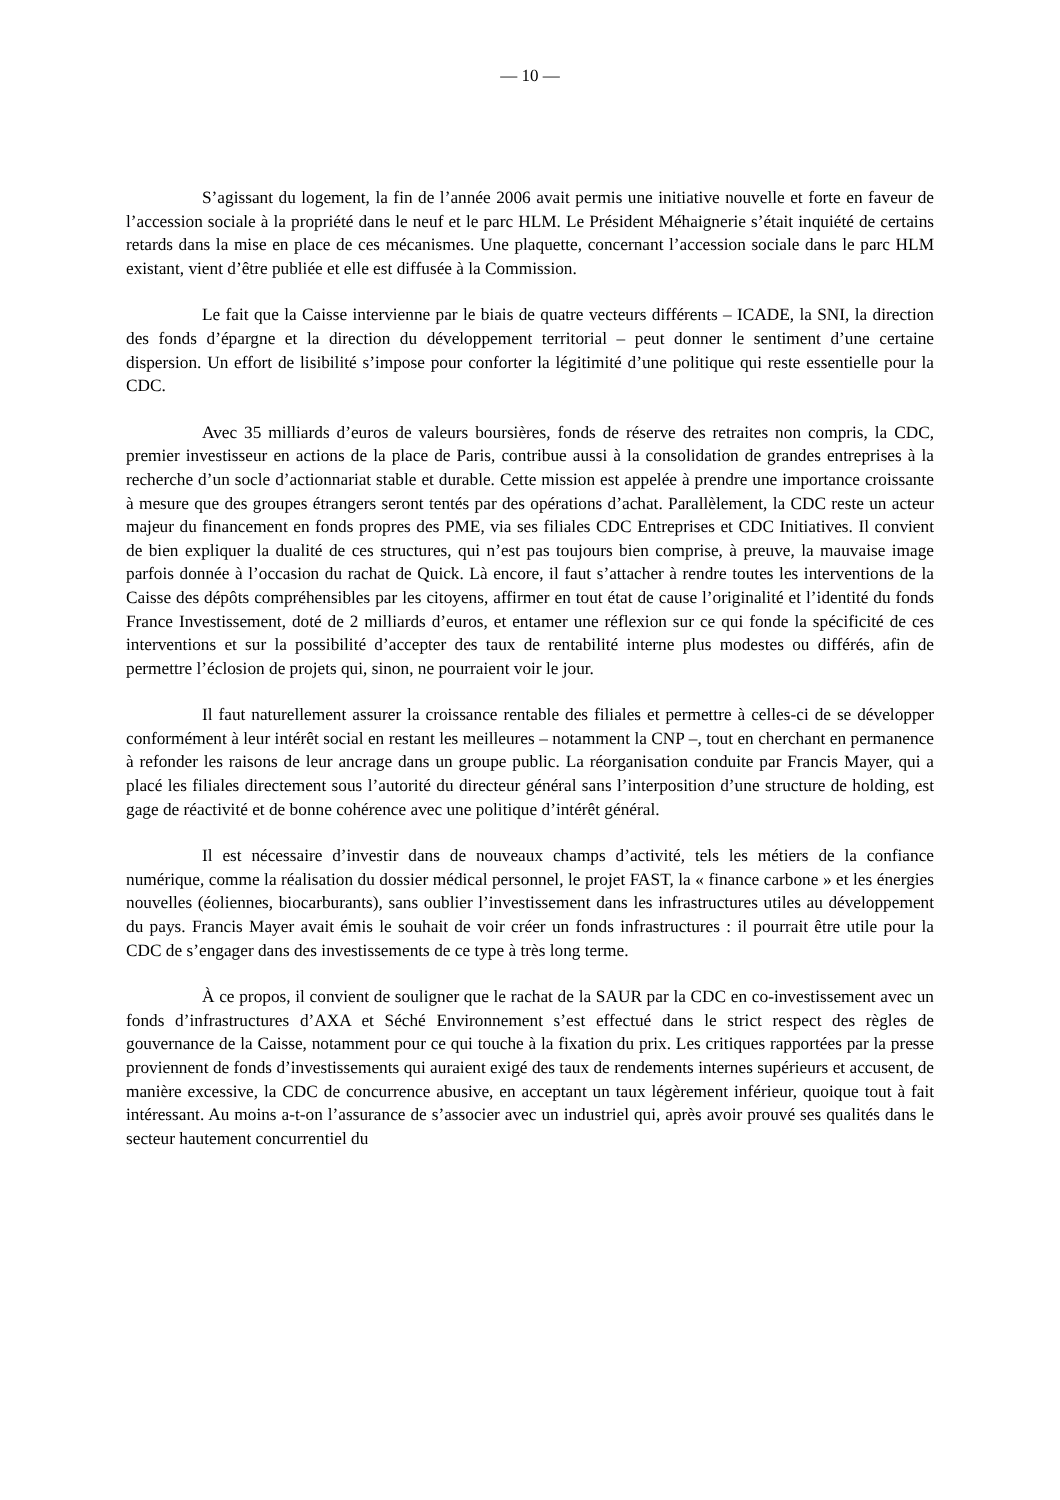— 10 —
S’agissant du logement, la fin de l’année 2006 avait permis une initiative nouvelle et forte en faveur de l’accession sociale à la propriété dans le neuf et le parc HLM. Le Président Méhaignerie s’était inquiété de certains retards dans la mise en place de ces mécanismes. Une plaquette, concernant l’accession sociale dans le parc HLM existant, vient d’être publiée et elle est diffusée à la Commission.
Le fait que la Caisse intervienne par le biais de quatre vecteurs différents – ICADE, la SNI, la direction des fonds d’épargne et la direction du développement territorial – peut donner le sentiment d’une certaine dispersion. Un effort de lisibilité s’impose pour conforter la légitimité d’une politique qui reste essentielle pour la CDC.
Avec 35 milliards d’euros de valeurs boursières, fonds de réserve des retraites non compris, la CDC, premier investisseur en actions de la place de Paris, contribue aussi à la consolidation de grandes entreprises à la recherche d’un socle d’actionnariat stable et durable. Cette mission est appelée à prendre une importance croissante à mesure que des groupes étrangers seront tentés par des opérations d’achat. Parallèlement, la CDC reste un acteur majeur du financement en fonds propres des PME, via ses filiales CDC Entreprises et CDC Initiatives. Il convient de bien expliquer la dualité de ces structures, qui n’est pas toujours bien comprise, à preuve, la mauvaise image parfois donnée à l’occasion du rachat de Quick. Là encore, il faut s’attacher à rendre toutes les interventions de la Caisse des dépôts compréhensibles par les citoyens, affirmer en tout état de cause l’originalité et l’identité du fonds France Investissement, doté de 2 milliards d’euros, et entamer une réflexion sur ce qui fonde la spécificité de ces interventions et sur la possibilité d’accepter des taux de rentabilité interne plus modestes ou différés, afin de permettre l’éclosion de projets qui, sinon, ne pourraient voir le jour.
Il faut naturellement assurer la croissance rentable des filiales et permettre à celles-ci de se développer conformément à leur intérêt social en restant les meilleures – notamment la CNP –, tout en cherchant en permanence à refonder les raisons de leur ancrage dans un groupe public. La réorganisation conduite par Francis Mayer, qui a placé les filiales directement sous l’autorité du directeur général sans l’interposition d’une structure de holding, est gage de réactivité et de bonne cohérence avec une politique d’intérêt général.
Il est nécessaire d’investir dans de nouveaux champs d’activité, tels les métiers de la confiance numérique, comme la réalisation du dossier médical personnel, le projet FAST, la « finance carbone » et les énergies nouvelles (éoliennes, biocarburants), sans oublier l’investissement dans les infrastructures utiles au développement du pays. Francis Mayer avait émis le souhait de voir créer un fonds infrastructures : il pourrait être utile pour la CDC de s’engager dans des investissements de ce type à très long terme.
À ce propos, il convient de souligner que le rachat de la SAUR par la CDC en co-investissement avec un fonds d’infrastructures d’AXA et Séché Environnement s’est effectué dans le strict respect des règles de gouvernance de la Caisse, notamment pour ce qui touche à la fixation du prix. Les critiques rapportées par la presse proviennent de fonds d’investissements qui auraient exigé des taux de rendements internes supérieurs et accusent, de manière excessive, la CDC de concurrence abusive, en acceptant un taux légèrement inférieur, quoique tout à fait intéressant. Au moins a-t-on l’assurance de s’associer avec un industriel qui, après avoir prouvé ses qualités dans le secteur hautement concurrentiel du